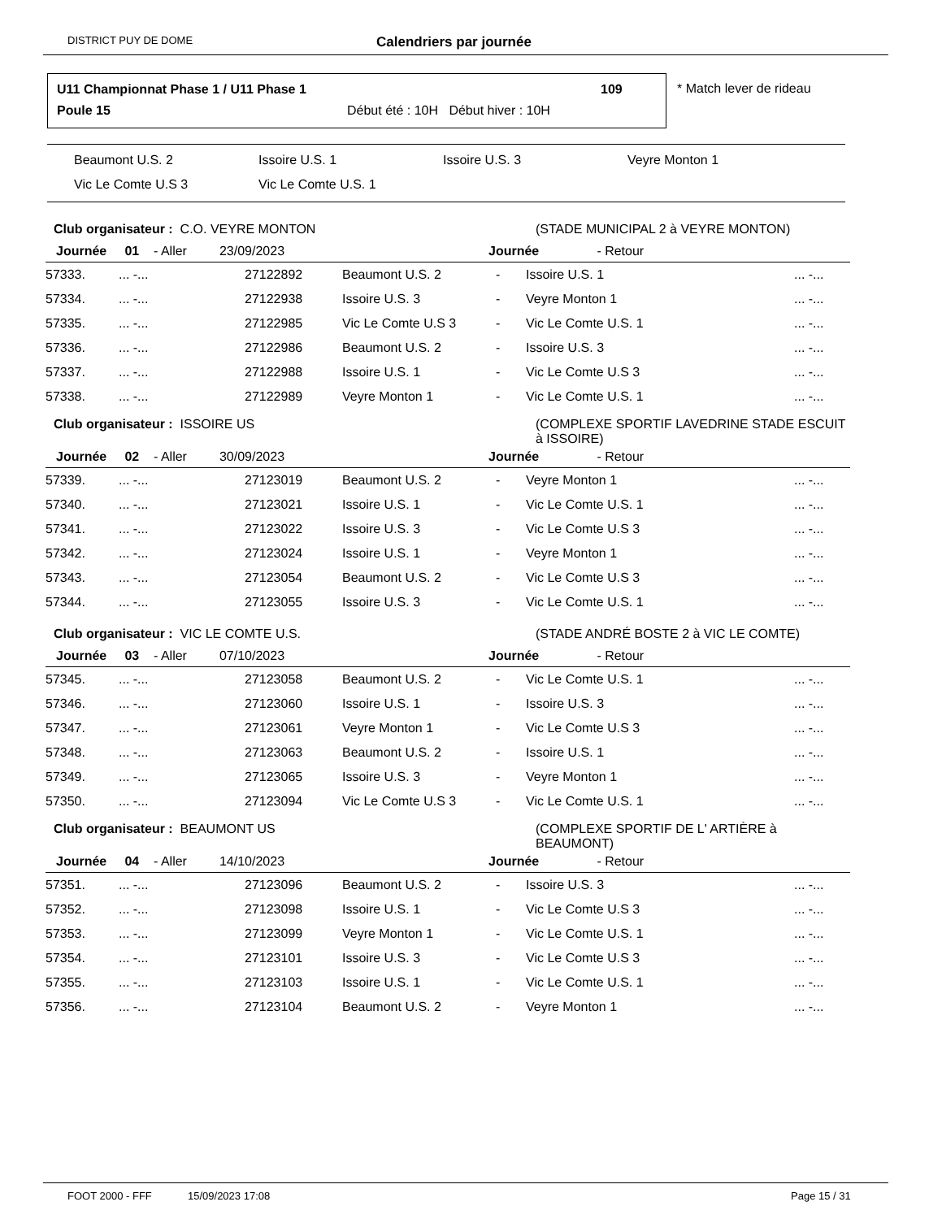DISTRICT PUY DE DOME Calendriers par journée
U11 Championnat Phase 1 / U11 Phase 1
109
Poule 15
Début été : 10H Début hiver : 10H
* Match lever de rideau
Beaumont U.S. 2 Issoire U.S. 1 Issoire U.S. 3 Veyre Monton 1
Vic Le Comte U.S 3 Vic Le Comte U.S. 1
| Club organisateur : C.O. VEYRE MONTON | | | | | (STADE MUNICIPAL 2 à VEYRE MONTON) | |
| Journée 01 - Aller 23/09/2023 | | | | Journée - Retour | | |
| 57333. | ... -... | 27122892 | Beaumont U.S. 2 | - | Issoire U.S. 1 | ... -... |
| 57334. | ... -... | 27122938 | Issoire U.S. 3 | - | Veyre Monton 1 | ... -... |
| 57335. | ... -... | 27122985 | Vic Le Comte U.S 3 | - | Vic Le Comte U.S. 1 | ... -... |
| 57336. | ... -... | 27122986 | Beaumont U.S. 2 | - | Issoire U.S. 3 | ... -... |
| 57337. | ... -... | 27122988 | Issoire U.S. 1 | - | Vic Le Comte U.S 3 | ... -... |
| 57338. | ... -... | 27122989 | Veyre Monton 1 | - | Vic Le Comte U.S. 1 | ... -... |
| Club organisateur : ISSOIRE US | | | | | (COMPLEXE SPORTIF LAVEDRINE STADE ESCUIT à ISSOIRE) | |
| Journée 02 - Aller 30/09/2023 | | | | Journée - Retour | | |
| 57339. | ... -... | 27123019 | Beaumont U.S. 2 | - | Veyre Monton 1 | ... -... |
| 57340. | ... -... | 27123021 | Issoire U.S. 1 | - | Vic Le Comte U.S. 1 | ... -... |
| 57341. | ... -... | 27123022 | Issoire U.S. 3 | - | Vic Le Comte U.S 3 | ... -... |
| 57342. | ... -... | 27123024 | Issoire U.S. 1 | - | Veyre Monton 1 | ... -... |
| 57343. | ... -... | 27123054 | Beaumont U.S. 2 | - | Vic Le Comte U.S 3 | ... -... |
| 57344. | ... -... | 27123055 | Issoire U.S. 3 | - | Vic Le Comte U.S. 1 | ... -... |
| Club organisateur : VIC LE COMTE U.S. | | | | | (STADE ANDRÉ BOSTE 2 à VIC LE COMTE) | |
| Journée 03 - Aller 07/10/2023 | | | | Journée - Retour | | |
| 57345. | ... -... | 27123058 | Beaumont U.S. 2 | - | Vic Le Comte U.S. 1 | ... -... |
| 57346. | ... -... | 27123060 | Issoire U.S. 1 | - | Issoire U.S. 3 | ... -... |
| 57347. | ... -... | 27123061 | Veyre Monton 1 | - | Vic Le Comte U.S 3 | ... -... |
| 57348. | ... -... | 27123063 | Beaumont U.S. 2 | - | Issoire U.S. 1 | ... -... |
| 57349. | ... -... | 27123065 | Issoire U.S. 3 | - | Veyre Monton 1 | ... -... |
| 57350. | ... -... | 27123094 | Vic Le Comte U.S 3 | - | Vic Le Comte U.S. 1 | ... -... |
| Club organisateur : BEAUMONT US | | | | | (COMPLEXE SPORTIF DE L' ARTIÈRE à BEAUMONT) | |
| Journée 04 - Aller 14/10/2023 | | | | Journée - Retour | | |
| 57351. | ... -... | 27123096 | Beaumont U.S. 2 | - | Issoire U.S. 3 | ... -... |
| 57352. | ... -... | 27123098 | Issoire U.S. 1 | - | Vic Le Comte U.S 3 | ... -... |
| 57353. | ... -... | 27123099 | Veyre Monton 1 | - | Vic Le Comte U.S. 1 | ... -... |
| 57354. | ... -... | 27123101 | Issoire U.S. 3 | - | Vic Le Comte U.S 3 | ... -... |
| 57355. | ... -... | 27123103 | Issoire U.S. 1 | - | Vic Le Comte U.S. 1 | ... -... |
| 57356. | ... -... | 27123104 | Beaumont U.S. 2 | - | Veyre Monton 1 | ... -... |
FOOT 2000 - FFF 15/09/2023 17:08 Page 15 / 31